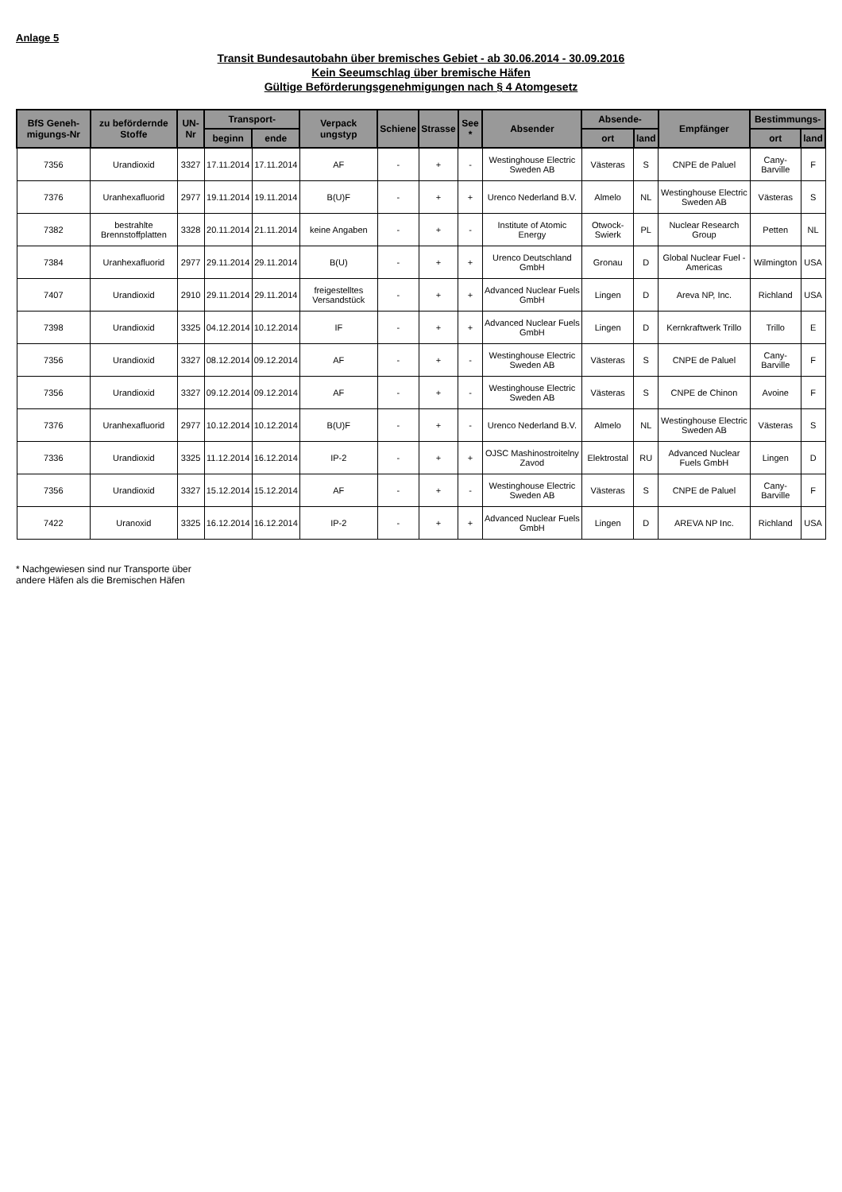Anlage 5
Transit Bundesautobahn über bremisches Gebiet - ab 30.06.2014 - 30.09.2016
Kein Seeumschlag über bremische Häfen
Gültige Beförderungsgenehmigungen nach § 4 Atomgesetz
| BfS Geneh-migungs-Nr | zu befördernde Stoffe | UN-Nr | Transport- | | Verpack ungstyp | Schiene | Strasse | See * | Absender | Absende- | | Empfänger | Bestimmungs- | |
| --- | --- | --- | --- | --- | --- | --- | --- | --- | --- | --- | --- | --- | --- | --- |
| | | | beginn | ende | | | | | | ort | land | | ort | land |
| 7356 | Urandioxid | 3327 | 17.11.2014 | 17.11.2014 | AF | - | + | - | Westinghouse Electric Sweden AB | Västeras | S | CNPE de Paluel | Cany-Barville | F |
| 7376 | Uranhexafluorid | 2977 | 19.11.2014 | 19.11.2014 | B(U)F | - | + | + | Urenco Nederland B.V. | Almelo | NL | Westinghouse Electric Sweden AB | Västeras | S |
| 7382 | bestrahlte Brennstoffplatten | 3328 | 20.11.2014 | 21.11.2014 | keine Angaben | - | + | - | Institute of Atomic Energy | Otwock-Swierk | PL | Nuclear Research Group | Petten | NL |
| 7384 | Uranhexafluorid | 2977 | 29.11.2014 | 29.11.2014 | B(U) | - | + | + | Urenco Deutschland GmbH | Gronau | D | Global Nuclear Fuel - Americas | Wilmington | USA |
| 7407 | Urandioxid | 2910 | 29.11.2014 | 29.11.2014 | freigestelltes Versandstück | - | + | + | Advanced Nuclear Fuels GmbH | Lingen | D | Areva NP, Inc. | Richland | USA |
| 7398 | Urandioxid | 3325 | 04.12.2014 | 10.12.2014 | IF | - | + | + | Advanced Nuclear Fuels GmbH | Lingen | D | Kernkraftwerk Trillo | Trillo | E |
| 7356 | Urandioxid | 3327 | 08.12.2014 | 09.12.2014 | AF | - | + | - | Westinghouse Electric Sweden AB | Västeras | S | CNPE de Paluel | Cany-Barville | F |
| 7356 | Urandioxid | 3327 | 09.12.2014 | 09.12.2014 | AF | - | + | - | Westinghouse Electric Sweden AB | Västeras | S | CNPE de Chinon | Avoine | F |
| 7376 | Uranhexafluorid | 2977 | 10.12.2014 | 10.12.2014 | B(U)F | - | + | - | Urenco Nederland B.V. | Almelo | NL | Westinghouse Electric Sweden AB | Västeras | S |
| 7336 | Urandioxid | 3325 | 11.12.2014 | 16.12.2014 | IP-2 | - | + | + | OJSC Mashinostroitelny Zavod | Elektrostal | RU | Advanced Nuclear Fuels GmbH | Lingen | D |
| 7356 | Urandioxid | 3327 | 15.12.2014 | 15.12.2014 | AF | - | + | - | Westinghouse Electric Sweden AB | Västeras | S | CNPE de Paluel | Cany-Barville | F |
| 7422 | Uranoxid | 3325 | 16.12.2014 | 16.12.2014 | IP-2 | - | + | + | Advanced Nuclear Fuels GmbH | Lingen | D | AREVA NP Inc. | Richland | USA |
* Nachgewiesen sind nur Transporte über
andere Häfen als die Bremischen Häfen